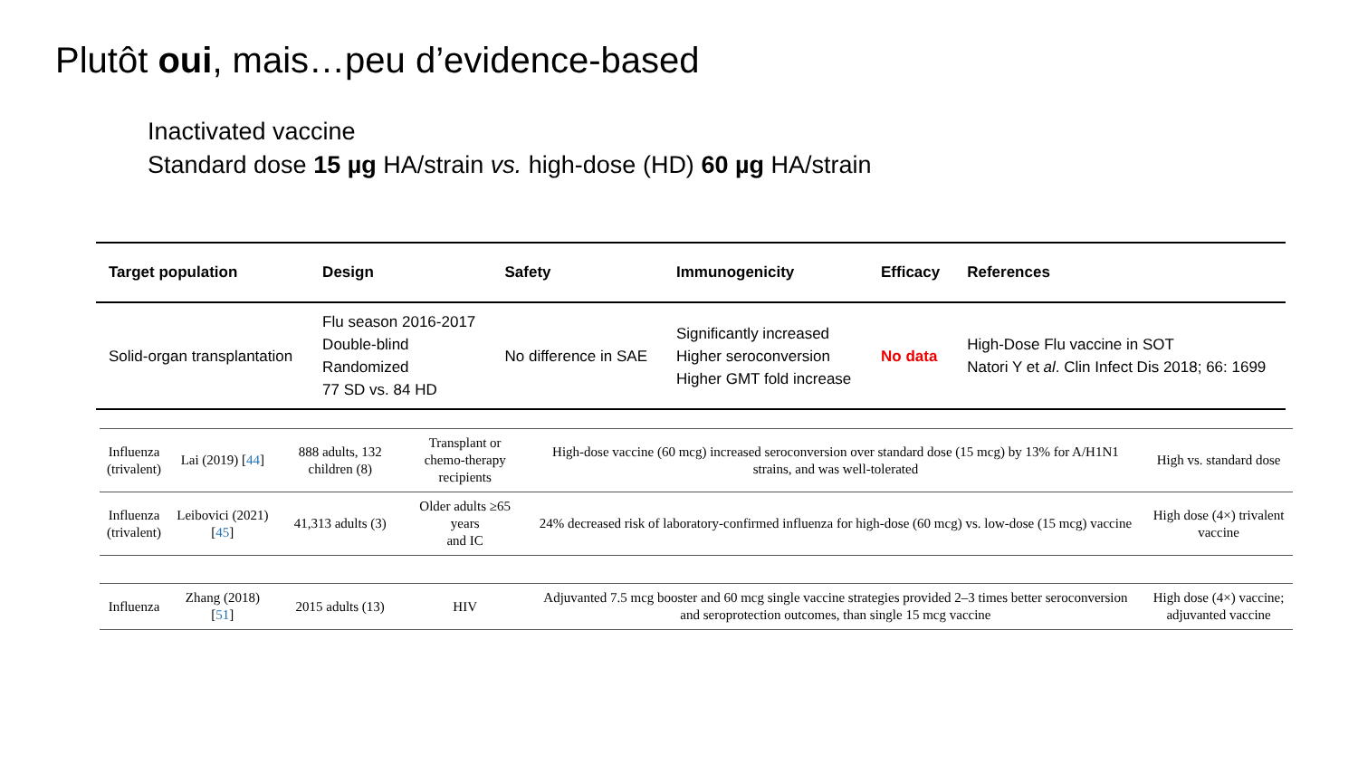Plutôt oui, mais…peu d’evidence-based
Inactivated vaccine
Standard dose 15 µg HA/strain vs. high-dose (HD) 60 µg HA/strain
| Target population | Design | Safety | Immunogenicity | Efficacy | References |
| --- | --- | --- | --- | --- | --- |
| Solid-organ transplantation | Flu season 2016-2017 Double-blind Randomized 77 SD vs. 84 HD | No difference in SAE | Significantly increased Higher seroconversion Higher GMT fold increase | No data | High-Dose Flu vaccine in SOT Natori Y et al . Clin Infect Dis 2018; 66: 1699 |
| Influenza (trivalent) | Lai (2019) [ 44 ] | 888 adults, 132 children (8) | Transplant or chemo-therapy recipients | High-dose vaccine (60 mcg) increased seroconversion over standard dose (15 mcg) by 13% for A/H1N1 strains, and was well-tolerated | High vs. standard dose |
| Influenza (trivalent) | Leibovici (2021) [ 45 ] | 41,313 adults (3) | Older adults ≥65 years and IC | 24% decreased risk of laboratory-confirmed influenza for high-dose (60 mcg) vs. low-dose (15 mcg) vaccine | High dose (4×) trivalent vaccine |
| Influenza | Zhang (2018) [ 51 ] | 2015 adults (13) | HIV | Adjuvanted 7.5 mcg booster and 60 mcg single vaccine strategies provided 2–3 times better seroconversion and seroprotection outcomes, than single 15 mcg vaccine | High dose (4×) vaccine; adjuvanted vaccine |